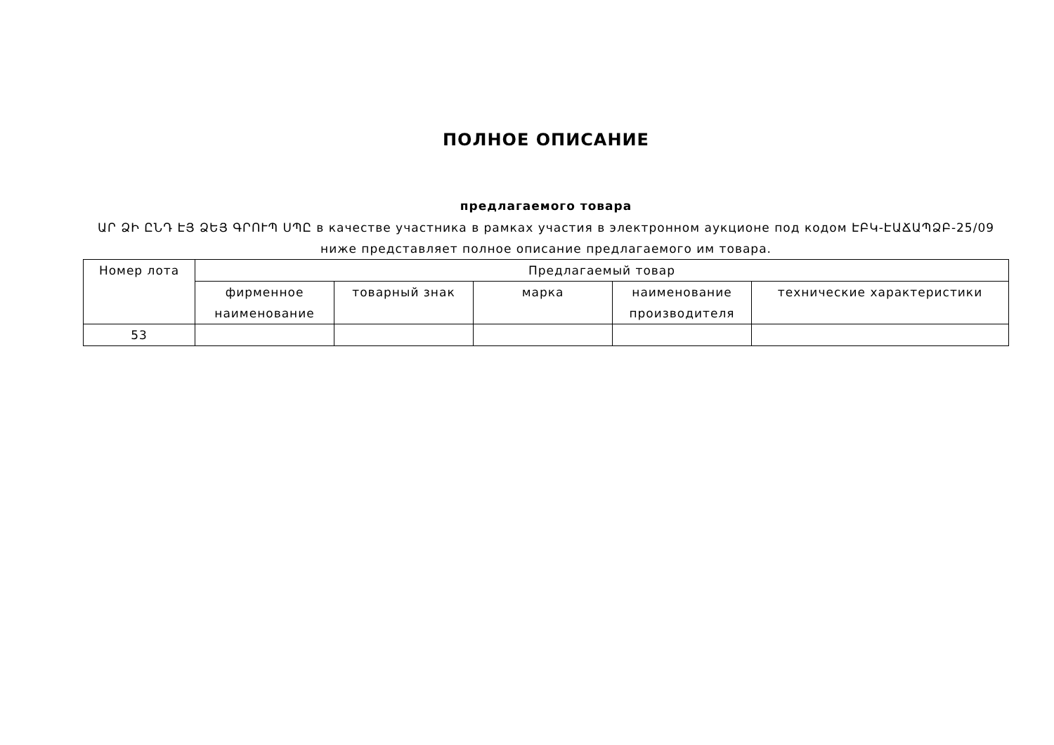ПОЛНОЕ ОПИСАНИЕ
предлагаемого товара
ԱՐ ՁԻ ԸՆԴ ԷՅ ՁԵՅ ԳՐՈՒՊ ՍՊԸ в качестве участника в рамках участия в электронном аукционе под кодом ԷԲԿ-ԷԱՃԱՊՁԲ-25/09 ниже представляет полное описание предлагаемого им товара.
| Номер лота | Предлагаемый товар | | | | |
| --- | --- | --- | --- | --- | --- |
| | фирменное наименование | товарный знак | марка | наименование производителя | технические характеристики |
| 53 | | | | | |